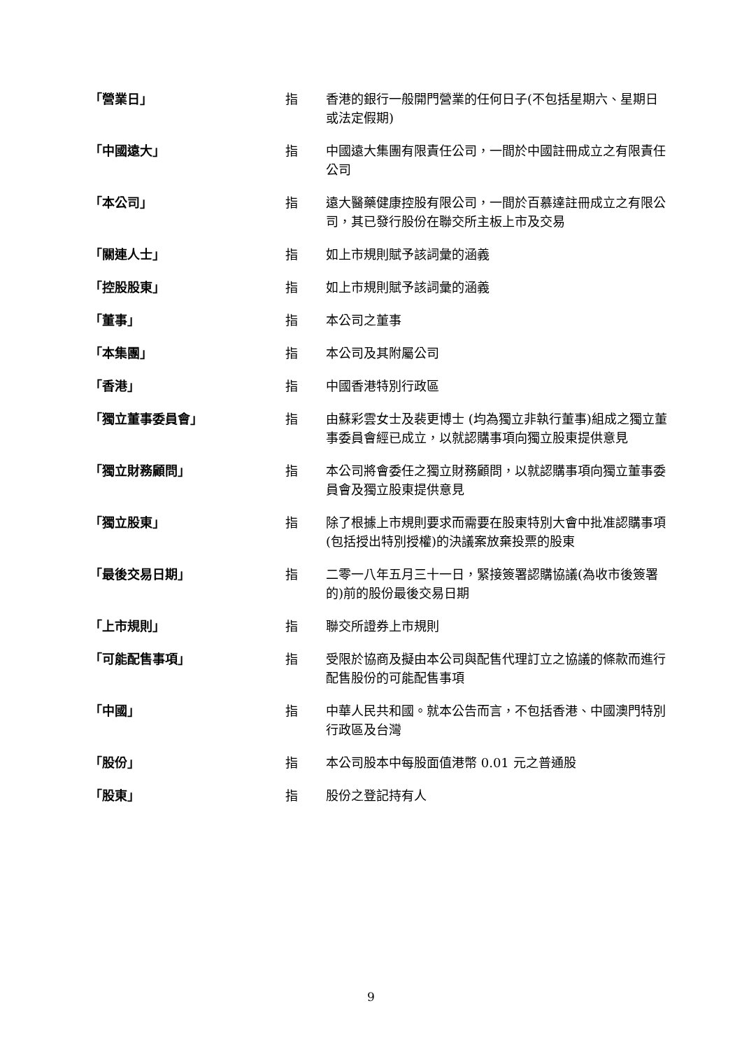| 「營業日」 | 指 | 香港的銀行一般開門營業的任何日子(不包括星期六、星期日或法定假期) |
| 「中國遠大」 | 指 | 中國遠大集團有限責任公司，一間於中國註冊成立之有限責任公司 |
| 「本公司」 | 指 | 遠大醫藥健康控股有限公司，一間於百慕達註冊成立之有限公司，其已發行股份在聯交所主板上市及交易 |
| 「關連人士」 | 指 | 如上市規則賦予該詞彙的涵義 |
| 「控股股東」 | 指 | 如上市規則賦予該詞彙的涵義 |
| 「董事」 | 指 | 本公司之董事 |
| 「本集團」 | 指 | 本公司及其附屬公司 |
| 「香港」 | 指 | 中國香港特別行政區 |
| 「獨立董事委員會」 | 指 | 由蘇彩雲女士及裴更博士 (均為獨立非執行董事)組成之獨立董事委員會經已成立，以就認購事項向獨立股東提供意見 |
| 「獨立財務顧問」 | 指 | 本公司將會委任之獨立財務顧問，以就認購事項向獨立董事委員會及獨立股東提供意見 |
| 「獨立股東」 | 指 | 除了根據上市規則要求而需要在股東特別大會中批准認購事項(包括授出特別授權)的決議案放棄投票的股東 |
| 「最後交易日期」 | 指 | 二零一八年五月三十一日，緊接簽署認購協議(為收市後簽署的)前的股份最後交易日期 |
| 「上市規則」 | 指 | 聯交所證券上市規則 |
| 「可能配售事項」 | 指 | 受限於協商及擬由本公司與配售代理訂立之協議的條款而進行配售股份的可能配售事項 |
| 「中國」 | 指 | 中華人民共和國。就本公告而言，不包括香港、中國澳門特別行政區及台灣 |
| 「股份」 | 指 | 本公司股本中每股面值港幣 0.01 元之普通股 |
| 「股東」 | 指 | 股份之登記持有人 |
9